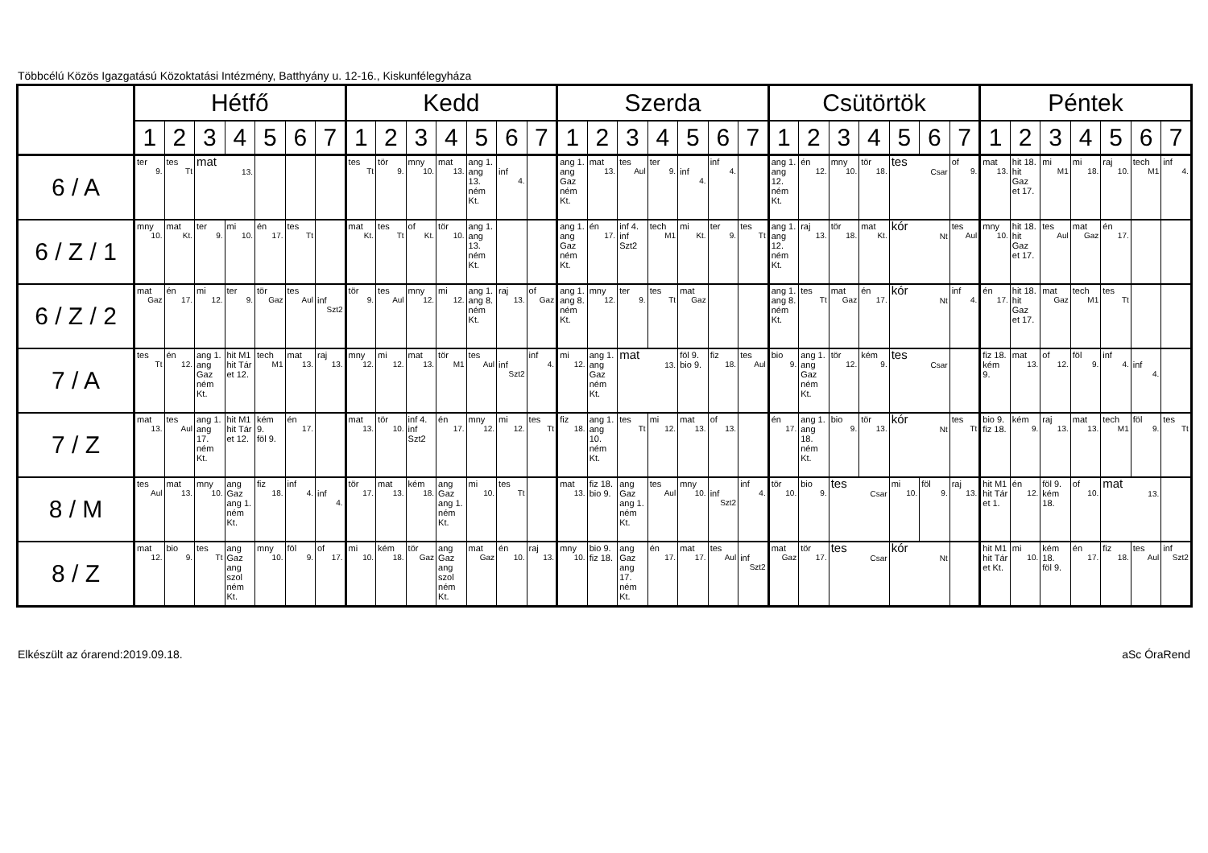Többcélú Közös Igazgatású Közoktatási Intézmény, Batthyány u. 12-16., Kiskunfélegyháza
| | Hétfő | | | | | | | Kedd | | | | | | | Szerda | | | | | | | Csütörtök | | | | | | | Péntek | | | | | | |
| --- | --- | --- | --- | --- | --- | --- | --- | --- | --- | --- | --- | --- | --- | --- | --- | --- | --- | --- | --- | --- | --- | --- | --- | --- | --- | --- | --- | --- | --- | --- | --- | --- | --- | --- | --- |
| | 1 | 2 | 3 | 4 | 5 | 6 | 7 | 1 | 2 | 3 | 4 | 5 | 6 | 7 | 1 | 2 | 3 | 4 | 5 | 6 | 7 | 1 | 2 | 3 | 4 | 5 | 6 | 7 | 1 | 2 | 3 | 4 | 5 | 6 | 7 |
| 6 / A | ter 9. | tes Tt | mat 13. | | | | | tes Tt | tör 9. | mny 10. | mat 13. | ang 1. ang 13. ném Kt. | inf 4. | | ang 1. ang Gaz ném Kt. | mat 13. | tes Aul | ter 9. | inf 4. | inf 4. | | ang 1. ang 12. ném Kt. | én 12. | mny 10. | tör 18. | tes Csar | | of 9. | mat 13. | hit 18. hit Gaz et 17. | mi M1 | mi 18. | raj 10. | tech M1 | inf 4. |
| 6 / Z / 1 | mny 10. | mat Kt. | ter 9. | mi 10. | én 17. | tes Tt | | mat Kt. | tes Tt | of Kt. | tör 10. | ang 1. ang 13. ném Kt. | | | ang 1. ang Gaz ném Kt. | én 17. | inf 4. inf Szt2 | tech M1 | mi Kt. | ter 9. | tes Tt | ang 1. ang 12. ném Kt. | raj 13. | tör 18. | mat Kt. | kór Nt | | tes Aul | mny 10. | hit 18. hit Gaz et 17. | tes Aul | mat Gaz | én 17. | | |
| 6 / Z / 2 | mat Gaz | én 17. | mi 12. | ter 9. | tör Gaz | tes Aul | inf Szt2 | tör 9. | tes Aul | mny 12. | mi 12. | ang 1. ang 8. ném Kt. | raj 13. | of Gaz | ang 1. ang 8. ném Kt. | mny 12. | ter 9. | tes Tt | mat Gaz | | | ang 1. ang 8. ném Kt. | tes Tt | mat Gaz | én 17. | kór Nt | | inf 4. | én 17. | hit 18. hit Gaz et 17. | mat Gaz | tech M1 | tes Tt | | |
| 7 / A | tes Tt | én 12. | ang 1. ang Gaz ném Kt. | hit M1 hit Tár et 12. | tech M1 | mat 13. | raj 13. | mny 12. | mi 12. | mat 13. | tör M1 | tes Aul | inf Szt2 | inf 4. | mi 12. | ang 1. ang Gaz ném Kt. | mat 13. | | föl 9. bio 9. | fiz 18. | tes Aul | bio 9. | ang 1. ang Gaz ném Kt. | tör 12. | kém 9. | tes Csar | | | fiz 18. kém 9. | mat 13. | of 12. | föl 9. | inf 4. | inf 4. | |
| 7 / Z | mat 13. | tes Aul | ang 1. ang 17. ném Kt. | hit M1 hit Tár et 12. | kém 9. föl 9. | én 17. | | mat 13. | tör 10. | inf 4. inf Szt2 | én 17. | mny 12. | mi 12. | tes Tt | fiz 18. | ang 1. ang 10. ném Kt. | tes Tt | mi 12. | mat 13. | of 13. | | én 17. | ang 1. ang 18. ném Kt. | bio 9. | tör 13. | kór Nt | | tes Tt | bio 9. fiz 18. | kém 9. | raj 13. | mat 13. | tech M1 | föl 9. | tes Tt |
| 8 / M | tes Aul | mat 13. | mny 10. | ang Gaz ang 1. ném Kt. | fiz 18. | inf 4. | inf 4. | tör 17. | mat 13. | kém 18. | ang Gaz ang 1. ném Kt. | mi 10. | tes Tt | | mat 13. | fiz 18. bio 9. | ang Gaz ang 1. ném Kt. | tes Aul | mny 10. | inf Szt2 | inf 4. | tör 10. | bio 9. | tes Csar | | mi 10. | föl 9. | raj 13. | hit M1 hit Tár et 1. | én 12. | föl 9. kém 18. | of 10. | mat 13. | | |
| 8 / Z | mat 12. | bio 9. | tes Tt | ang Gaz ang szol ném Kt. | mny 10. | föl 9. | of 17. | mi 10. | kém 18. | tör Gaz | ang Gaz ang szol ném Kt. | mat Gaz | én 10. | raj 13. | mny 10. | bio 9. fiz 18. | ang Gaz ang 17. ném Kt. | én 17. | mat 17. | tes Aul | inf Szt2 | mat Gaz | tör 17. | tes Csar | | kór Nt | | | hit M1 hit Tár et Kt. | mi 10. | kém 18. föl 9. | én 17. | fiz 18. | tes Aul | inf Szt2 |
Elkészült az órarend:2019.09.18.
aSc ÓraRend